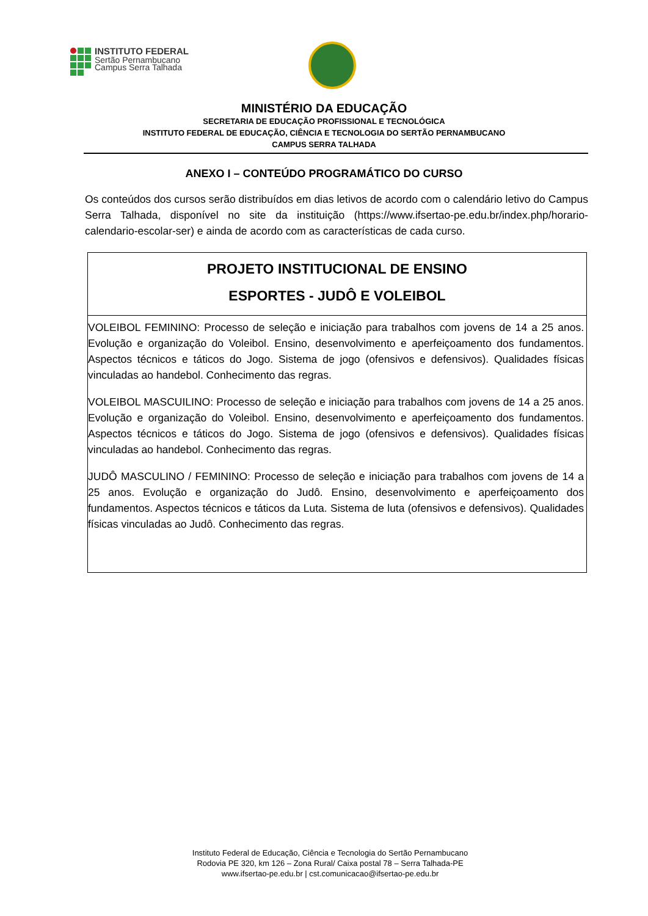INSTITUTO FEDERAL
Sertão Pernambucano
Campus Serra Talhada
MINISTÉRIO DA EDUCAÇÃO
SECRETARIA DE EDUCAÇÃO PROFISSIONAL E TECNOLÓGICA
INSTITUTO FEDERAL DE EDUCAÇÃO, CIÊNCIA E TECNOLOGIA DO SERTÃO PERNAMBUCANO
CAMPUS SERRA TALHADA
ANEXO I – CONTEÚDO PROGRAMÁTICO DO CURSO
Os conteúdos dos cursos serão distribuídos em dias letivos de acordo com o calendário letivo do Campus Serra Talhada, disponível no site da instituição (https://www.ifsertao-pe.edu.br/index.php/horario-calendario-escolar-ser) e ainda de acordo com as características de cada curso.
| PROJETO INSTITUCIONAL DE ENSINO ESPORTES - JUDÔ E VOLEIBOL |
| VOLEIBOL FEMININO: Processo de seleção e iniciação para trabalhos com jovens de 14 a 25 anos. Evolução e organização do Voleibol. Ensino, desenvolvimento e aperfeiçoamento dos fundamentos. Aspectos técnicos e táticos do Jogo. Sistema de jogo (ofensivos e defensivos). Qualidades físicas vinculadas ao handebol. Conhecimento das regras. VOLEIBOL MASCUILINO: Processo de seleção e iniciação para trabalhos com jovens de 14 a 25 anos. Evolução e organização do Voleibol. Ensino, desenvolvimento e aperfeiçoamento dos fundamentos. Aspectos técnicos e táticos do Jogo. Sistema de jogo (ofensivos e defensivos). Qualidades físicas vinculadas ao handebol. Conhecimento das regras. JUDÔ MASCULINO / FEMININO: Processo de seleção e iniciação para trabalhos com jovens de 14 a 25 anos. Evolução e organização do Judô. Ensino, desenvolvimento e aperfeiçoamento dos fundamentos. Aspectos técnicos e táticos da Luta. Sistema de luta (ofensivos e defensivos). Qualidades físicas vinculadas ao Judô. Conhecimento das regras. |
Instituto Federal de Educação, Ciência e Tecnologia do Sertão Pernambucano
Rodovia PE 320, km 126 – Zona Rural/ Caixa postal 78 – Serra Talhada-PE
www.ifsertao-pe.edu.br | cst.comunicacao@ifsertao-pe.edu.br